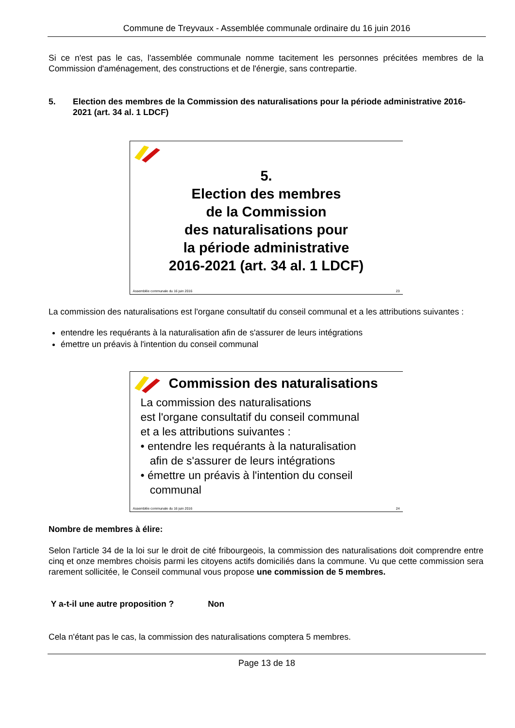Commune de Treyvaux - Assemblée communale ordinaire du 16 juin 2016
Si ce n'est pas le cas, l'assemblée communale nomme tacitement les personnes précitées membres de la Commission d'aménagement, des constructions et de l'énergie, sans contrepartie.
5. Election des membres de la Commission des naturalisations pour la période administrative 2016-2021 (art. 34 al. 1 LDCF)
5.
Election des membres
de la Commission
des naturalisations pour
la période administrative
2016-2021 (art. 34 al. 1 LDCF)
Assemblée communale du 16 juin 2016 23
La commission des naturalisations est l'organe consultatif du conseil communal et a les attributions suivantes :
entendre les requérants à la naturalisation afin de s'assurer de leurs intégrations
émettre un préavis à l'intention du conseil communal
Commission des naturalisations
La commission des naturalisations
est l'organe consultatif du conseil communal
et a les attributions suivantes :
• entendre les requérants à la naturalisation
afin de s'assurer de leurs intégrations
• émettre un préavis à l'intention du conseil
communal
Assemblée communale du 16 juin 2016 24
Nombre de membres à élire:
Selon l'article 34 de la loi sur le droit de cité fribourgeois, la commission des naturalisations doit comprendre entre cinq et onze membres choisis parmi les citoyens actifs domiciliés dans la commune. Vu que cette commission sera rarement sollicitée, le Conseil communal vous propose une commission de 5 membres.
Y a-t-il une autre proposition ? Non
Cela n'étant pas le cas, la commission des naturalisations comptera 5 membres.
Page 13 de 18